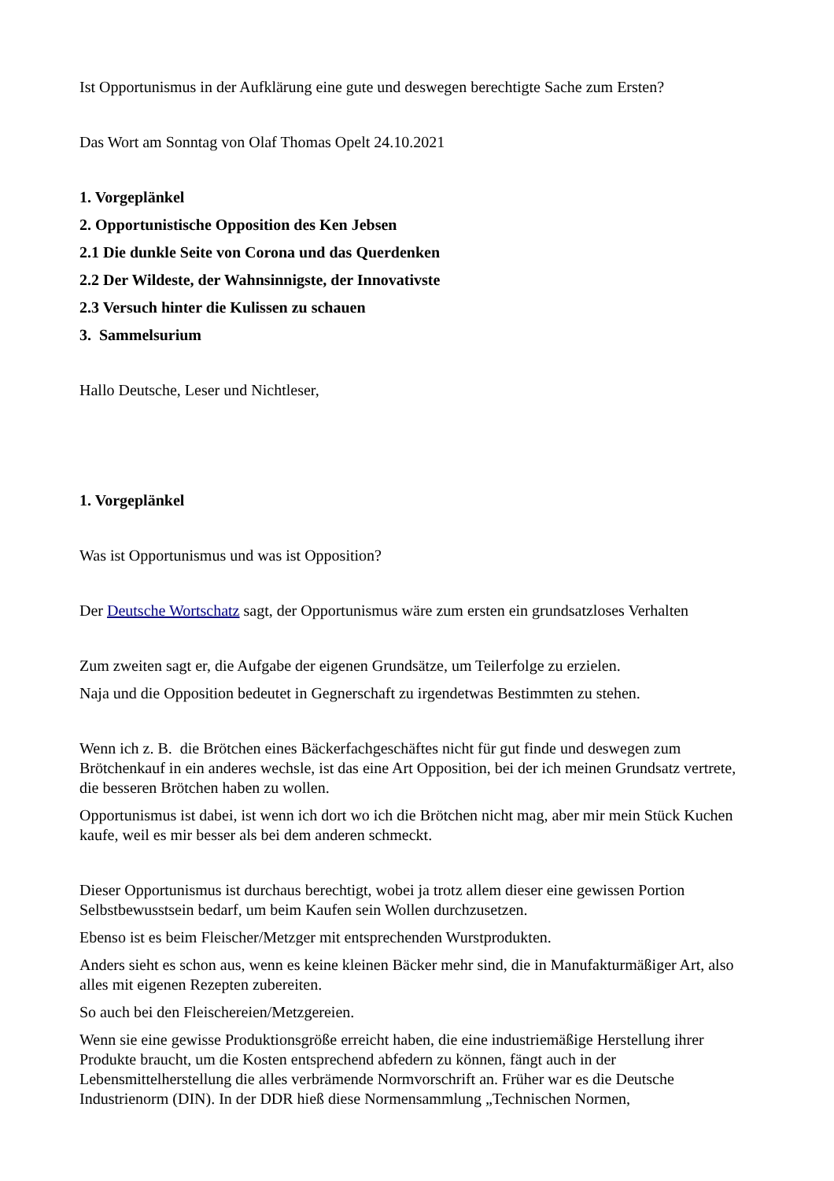Ist Opportunismus in der Aufklärung eine gute und deswegen berechtigte Sache zum Ersten?
Das Wort am Sonntag von Olaf Thomas Opelt 24.10.2021
1. Vorgeplänkel
2. Opportunistische Opposition des Ken Jebsen
2.1 Die dunkle Seite von Corona und das Querdenken
2.2 Der Wildeste, der Wahnsinnigste, der Innovativste
2.3 Versuch hinter die Kulissen zu schauen
3. Sammelsurium
Hallo Deutsche, Leser und Nichtleser,
1. Vorgeplänkel
Was ist Opportunismus und was ist Opposition?
Der Deutsche Wortschatz sagt, der Opportunismus wäre zum ersten ein grundsatzloses Verhalten
Zum zweiten sagt er, die Aufgabe der eigenen Grundsätze, um Teilerfolge zu erzielen.
Naja und die Opposition bedeutet in Gegnerschaft zu irgendetwas Bestimmten zu stehen.
Wenn ich z. B. die Brötchen eines Bäckerfachgeschäftes nicht für gut finde und deswegen zum Brötchenkauf in ein anderes wechsle, ist das eine Art Opposition, bei der ich meinen Grundsatz vertrete, die besseren Brötchen haben zu wollen.
Opportunismus ist dabei, ist wenn ich dort wo ich die Brötchen nicht mag, aber mir mein Stück Kuchen kaufe, weil es mir besser als bei dem anderen schmeckt.
Dieser Opportunismus ist durchaus berechtigt, wobei ja trotz allem dieser eine gewissen Portion Selbstbewusstsein bedarf, um beim Kaufen sein Wollen durchzusetzen.
Ebenso ist es beim Fleischer/Metzger mit entsprechenden Wurstprodukten.
Anders sieht es schon aus, wenn es keine kleinen Bäcker mehr sind, die in Manufakturmäßiger Art, also alles mit eigenen Rezepten zubereiten.
So auch bei den Fleischereien/Metzgereien.
Wenn sie eine gewisse Produktionsgröße erreicht haben, die eine industriemäßige Herstellung ihrer Produkte braucht, um die Kosten entsprechend abfedern zu können, fängt auch in der Lebensmittelherstellung die alles verbrämende Normvorschrift an. Früher war es die Deutsche Industrienorm (DIN). In der DDR hieß diese Normensammlung „Technischen Normen,